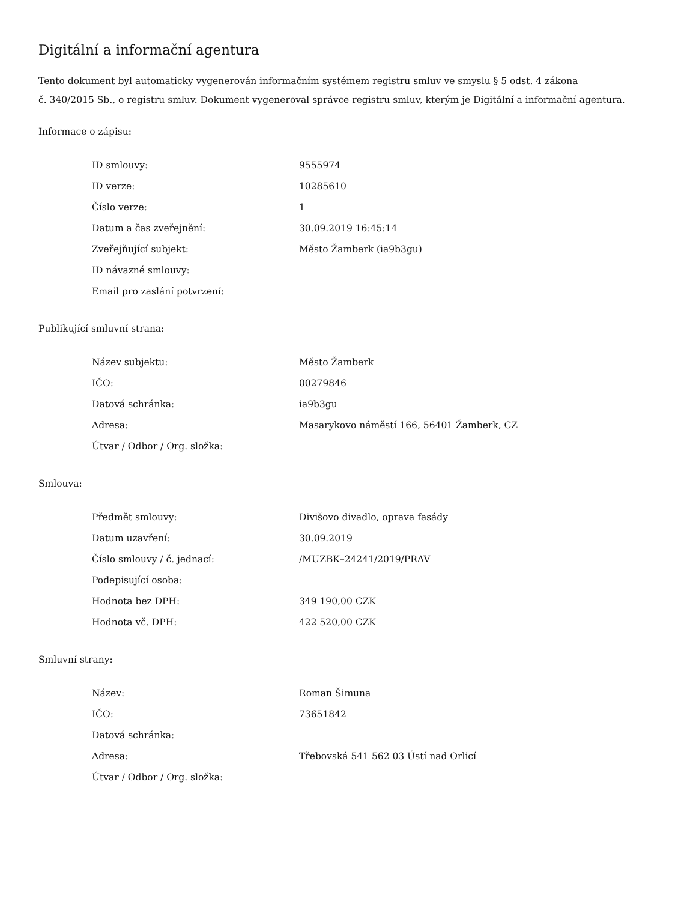Digitální a informační agentura
Tento dokument byl automaticky vygenerován informačním systémem registru smluv ve smyslu § 5 odst. 4 zákona
č. 340/2015 Sb., o registru smluv. Dokument vygeneroval správce registru smluv, kterým je Digitální a informační agentura.
Informace o zápisu:
| ID smlouvy: | 9555974 |
| ID verze: | 10285610 |
| Číslo verze: | 1 |
| Datum a čas zveřejnění: | 30.09.2019 16:45:14 |
| Zveřejňující subjekt: | Město Žamberk (ia9b3gu) |
| ID návazné smlouvy: | |
| Email pro zaslání potvrzení: | |
Publikující smluvní strana:
| Název subjektu: | Město Žamberk |
| IČO: | 00279846 |
| Datová schránka: | ia9b3gu |
| Adresa: | Masarykovo náměstí 166, 56401 Žamberk, CZ |
| Útvar / Odbor / Org. složka: | |
Smlouva:
| Předmět smlouvy: | Divišovo divadlo, oprava fasády |
| Datum uzavření: | 30.09.2019 |
| Číslo smlouvy / č. jednací: | /MUZBK–24241/2019/PRAV |
| Podepisující osoba: | |
| Hodnota bez DPH: | 349 190,00 CZK |
| Hodnota vč. DPH: | 422 520,00 CZK |
Smluvní strany:
| Název: | Roman Šimuna |
| IČO: | 73651842 |
| Datová schránka: | |
| Adresa: | Třebovská 541 562 03 Ústí nad Orlicí |
| Útvar / Odbor / Org. složka: | |